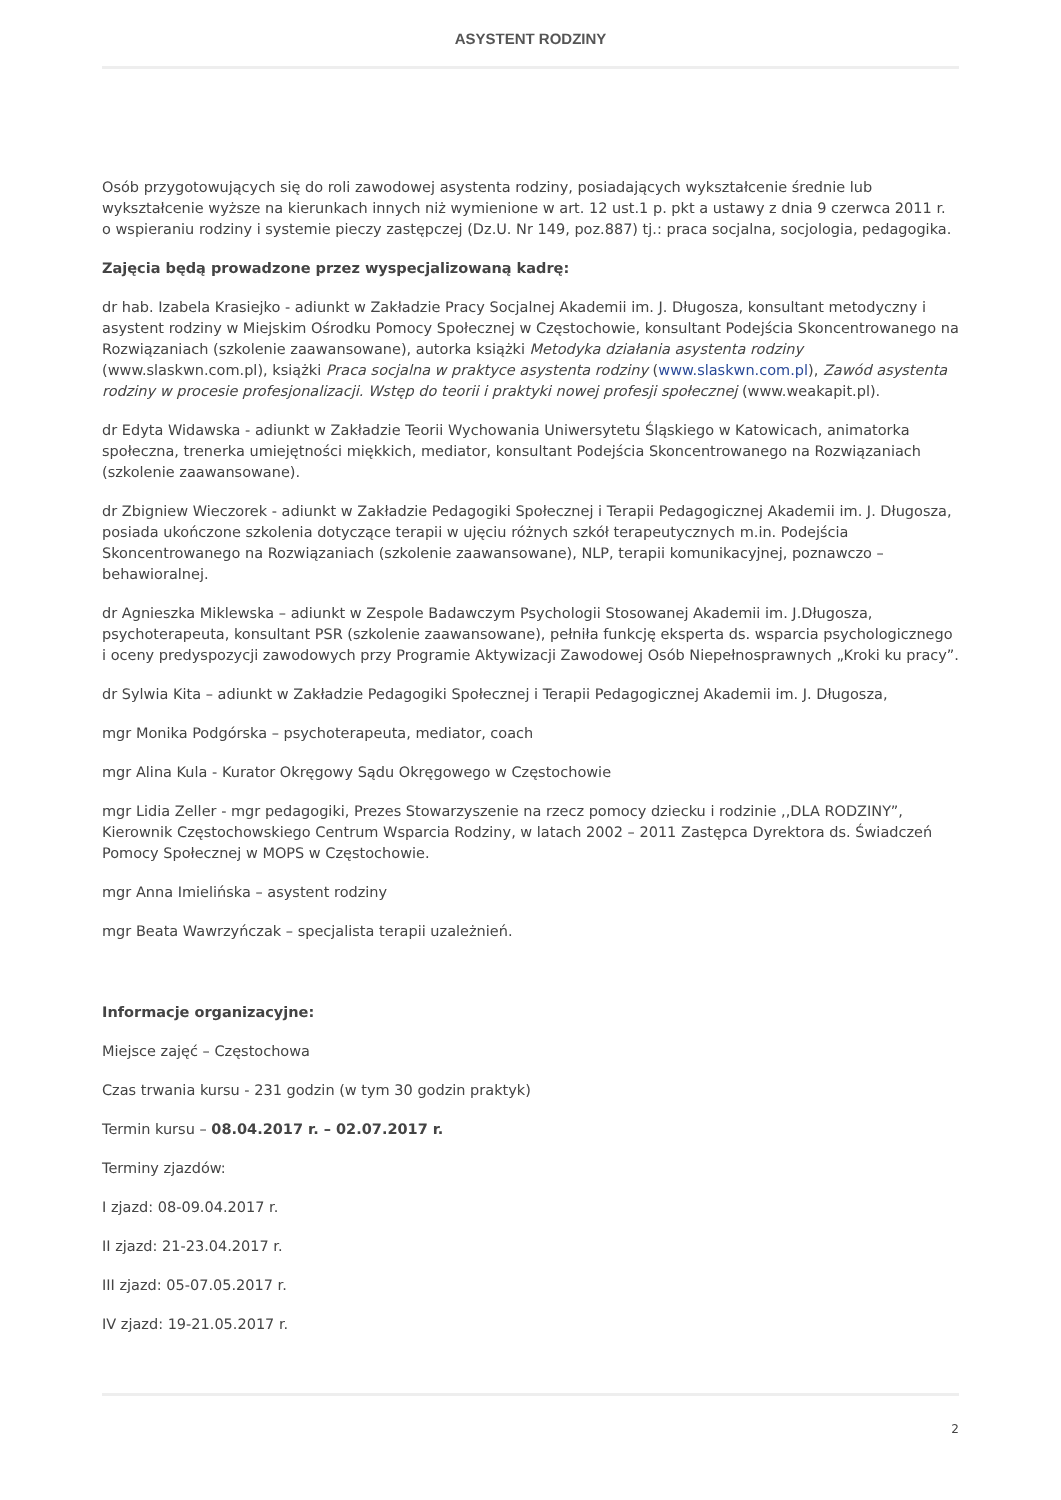ASYSTENT RODZINY
Osób przygotowujących się do roli zawodowej asystenta rodziny, posiadających wykształcenie średnie lub wykształcenie wyższe na kierunkach innych niż wymienione w art. 12 ust.1 p. pkt a ustawy z dnia 9 czerwca 2011 r. o wspieraniu rodziny i systemie pieczy zastępczej (Dz.U. Nr 149, poz.887) tj.: praca socjalna, socjologia, pedagogika.
Zajęcia będą prowadzone przez wyspecjalizowaną kadrę:
dr hab. Izabela Krasiejko - adiunkt w Zakładzie Pracy Socjalnej Akademii im. J. Długosza, konsultant metodyczny i asystent rodziny w Miejskim Ośrodku Pomocy Społecznej w Częstochowie, konsultant Podejścia Skoncentrowanego na Rozwiązaniach (szkolenie zaawansowane), autorka książki Metodyka działania asystenta rodziny (www.slaskwn.com.pl), książki Praca socjalna w praktyce asystenta rodziny (www.slaskwn.com.pl), Zawód asystenta rodziny w procesie profesjonalizacji. Wstęp do teorii i praktyki nowej profesji społecznej (www.weakapit.pl).
dr Edyta Widawska - adiunkt w Zakładzie Teorii Wychowania Uniwersytetu Śląskiego w Katowicach, animatorka społeczna, trenerka umiejętności miękkich, mediator, konsultant Podejścia Skoncentrowanego na Rozwiązaniach (szkolenie zaawansowane).
dr Zbigniew Wieczorek - adiunkt w Zakładzie Pedagogiki Społecznej i Terapii Pedagogicznej Akademii im. J. Długosza, posiada ukończone szkolenia dotyczące terapii w ujęciu różnych szkół terapeutycznych m.in. Podejścia Skoncentrowanego na Rozwiązaniach (szkolenie zaawansowane), NLP, terapii komunikacyjnej, poznawczo – behawioralnej.
dr Agnieszka Miklewska – adiunkt w Zespole Badawczym Psychologii Stosowanej Akademii im. J.Długosza, psychoterapeuta, konsultant PSR (szkolenie zaawansowane), pełniła funkcję eksperta ds. wsparcia psychologicznego i oceny predyspozycji zawodowych przy Programie Aktywizacji Zawodowej Osób Niepełnosprawnych „Kroki ku pracy”.
dr Sylwia Kita – adiunkt w Zakładzie Pedagogiki Społecznej i Terapii Pedagogicznej Akademii im. J. Długosza,
mgr Monika Podgórska – psychoterapeuta, mediator, coach
mgr Alina Kula - Kurator Okręgowy Sądu Okręgowego w Częstochowie
mgr Lidia Zeller - mgr pedagogiki, Prezes Stowarzyszenie na rzecz pomocy dziecku i rodzinie ,,DLA RODZINY”, Kierownik Częstochowskiego Centrum Wsparcia Rodziny, w latach 2002 – 2011 Zastępca Dyrektora ds. Świadczeń Pomocy Społecznej w MOPS w Częstochowie.
mgr Anna Imielińska – asystent rodziny
mgr Beata Wawrzyńczak – specjalista terapii uzależnień.
Informacje organizacyjne:
Miejsce zajęć – Częstochowa
Czas trwania kursu - 231 godzin (w tym 30 godzin praktyk)
Termin kursu – 08.04.2017 r. – 02.07.2017 r.
Terminy zjazdów:
I zjazd: 08-09.04.2017 r.
II zjazd: 21-23.04.2017 r.
III zjazd: 05-07.05.2017 r.
IV zjazd: 19-21.05.2017 r.
2